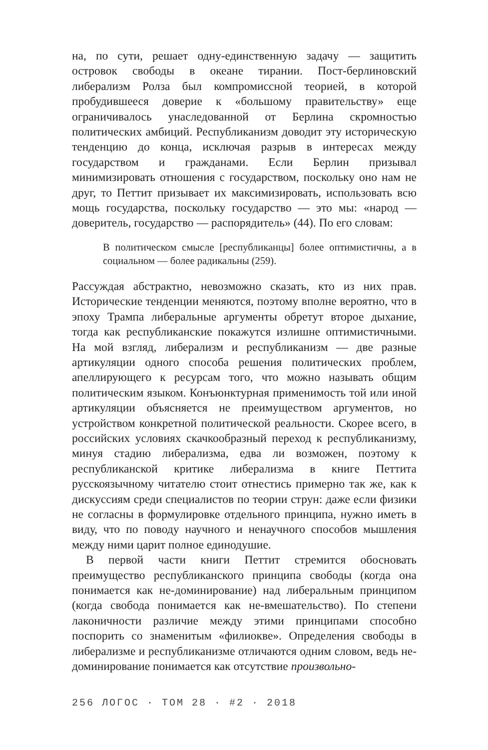на, по сути, решает одну-единственную задачу — защитить островок свободы в океане тирании. Пост-берлиновский либерализм Ролза был компромиссной теорией, в которой пробудившееся доверие к «большому правительству» еще ограничивалось унаследованной от Берлина скромностью политических амбиций. Республиканизм доводит эту историческую тенденцию до конца, исключая разрыв в интересах между государством и гражданами. Если Берлин призывал минимизировать отношения с государством, поскольку оно нам не друг, то Петтит призывает их максимизировать, использовать всю мощь государства, поскольку государство — это мы: «народ — доверитель, государство — распорядитель» (44). По его словам:
В политическом смысле [республиканцы] более оптимистичны, а в социальном — более радикальны (259).
Рассуждая абстрактно, невозможно сказать, кто из них прав. Исторические тенденции меняются, поэтому вполне вероятно, что в эпоху Трампа либеральные аргументы обретут второе дыхание, тогда как республиканские покажутся излишне оптимистичными. На мой взгляд, либерализм и республиканизм — две разные артикуляции одного способа решения политических проблем, апеллирующего к ресурсам того, что можно называть общим политическим языком. Конъюнктурная применимость той или иной артикуляции объясняется не преимуществом аргументов, но устройством конкретной политической реальности. Скорее всего, в российских условиях скачкообразный переход к республиканизму, минуя стадию либерализма, едва ли возможен, поэтому к республиканской критике либерализма в книге Петтита русскоязычному читателю стоит отнестись примерно так же, как к дискуссиям среди специалистов по теории струн: даже если физики не согласны в формулировке отдельного принципа, нужно иметь в виду, что по поводу научного и ненаучного способов мышления между ними царит полное единодушие.
В первой части книги Петтит стремится обосновать преимущество республиканского принципа свободы (когда она понимается как не-доминирование) над либеральным принципом (когда свобода понимается как не-вмешательство). По степени лаконичности различие между этими принципами способно поспорить со знаменитым «филиокве». Определения свободы в либерализме и республиканизме отличаются одним словом, ведь не-доминирование понимается как отсутствие произвольно-
256 ЛОГОС · ТОМ 28 · #2 · 2018